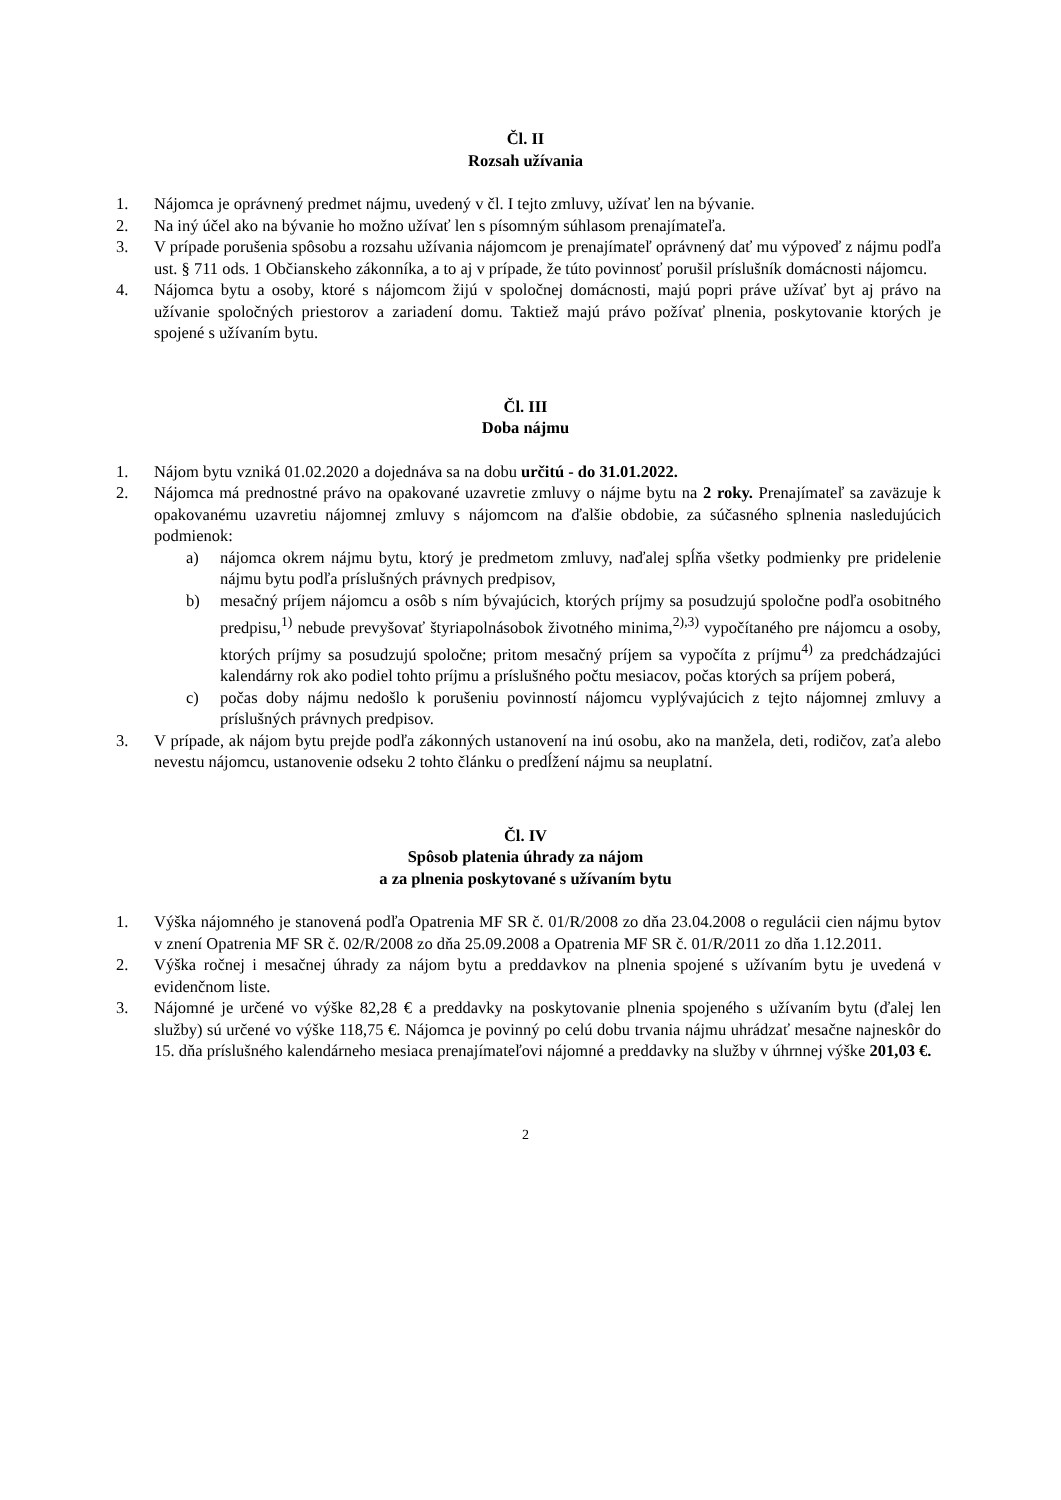Čl. II
Rozsah užívania
1. Nájomca je oprávnený predmet nájmu, uvedený v čl. I tejto zmluvy, užívať len na bývanie.
2. Na iný účel ako na bývanie ho možno užívať len s písomným súhlasom prenajímateľa.
3. V prípade porušenia spôsobu a rozsahu užívania nájomcom je prenajímateľ oprávnený dať mu výpoveď z nájmu podľa ust. § 711 ods. 1 Občianskeho zákonníka, a to aj v prípade, že túto povinnosť porušil príslušník domácnosti nájomcu.
4. Nájomca bytu a osoby, ktoré s nájomcom žijú v spoločnej domácnosti, majú popri práve užívať byt aj právo na užívanie spoločných priestorov a zariadení domu. Taktiež majú právo požívať plnenia, poskytovanie ktorých je spojené s užívaním bytu.
Čl. III
Doba nájmu
1. Nájom bytu vzniká 01.02.2020 a dojednáva sa na dobu určitú - do 31.01.2022.
2. Nájomca má prednostné právo na opakované uzavretie zmluvy o nájme bytu na 2 roky. Prenajímateľ sa zaväzuje k opakovanému uzavretiu nájomnej zmluvy s nájomcom na ďalšie obdobie, za súčasného splnenia nasledujúcich podmienok:
a) nájomca okrem nájmu bytu, ktorý je predmetom zmluvy, naďalej spĺňa všetky podmienky pre pridelenie nájmu bytu podľa príslušných právnych predpisov,
b) mesačný príjem nájomcu a osôb s ním bývajúcich, ktorých príjmy sa posudzujú spoločne podľa osobitného predpisu,<sup>1)</sup> nebude prevyšovať štyriapolnásobok životného minima,<sup>2),3)</sup> vypočítaného pre nájomcu a osoby, ktorých príjmy sa posudzujú spoločne; pritom mesačný príjem sa vypočíta z príjmu<sup>4)</sup> za predchádzajúci kalendárny rok ako podiel tohto príjmu a príslušného počtu mesiacov, počas ktorých sa príjem poberá,
c) počas doby nájmu nedošlo k porušeniu povinností nájomcu vyplývajúcich z tejto nájomnej zmluvy a príslušných právnych predpisov.
3. V prípade, ak nájom bytu prejde podľa zákonných ustanovení na inú osobu, ako na manžela, deti, rodičov, zaťa alebo nevestu nájomcu, ustanovenie odseku 2 tohto článku o predĺžení nájmu sa neuplatní.
Čl. IV
Spôsob platenia úhrady za nájom
a za plnenia poskytované s užívaním bytu
1. Výška nájomného je stanovená podľa Opatrenia MF SR č. 01/R/2008 zo dňa 23.04.2008 o regulácii cien nájmu bytov v znení Opatrenia MF SR č. 02/R/2008 zo dňa 25.09.2008 a Opatrenia MF SR č. 01/R/2011 zo dňa 1.12.2011.
2. Výška ročnej i mesačnej úhrady za nájom bytu a preddavkov na plnenia spojené s užívaním bytu je uvedená v evidenčnom liste.
3. Nájomné je určené vo výške 82,28 € a preddavky na poskytovanie plnenia spojeného s užívaním bytu (ďalej len služby) sú určené vo výške 118,75 €. Nájomca je povinný po celú dobu trvania nájmu uhrádzať mesačne najneskôr do 15. dňa príslušného kalendárneho mesiaca prenajímateľovi nájomné a preddavky na služby v úhrnnej výške 201,03 €.
2